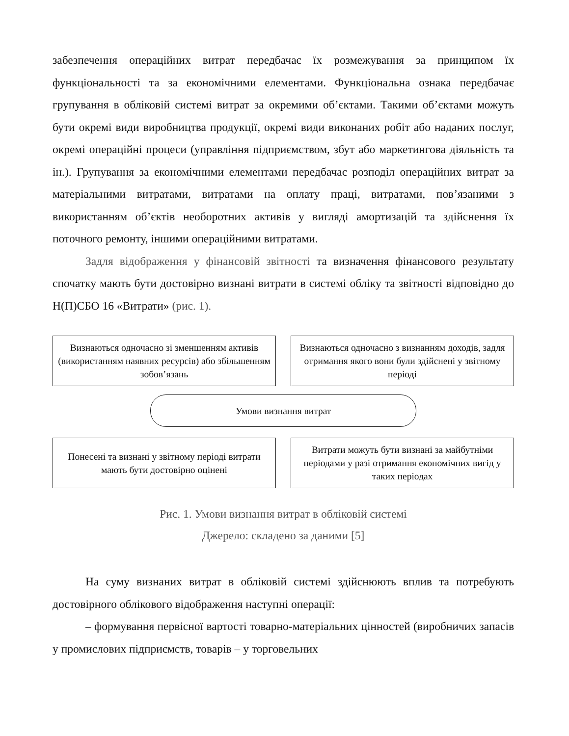забезпечення операційних витрат передбачає їх розмежування за принципом їх функціональності та за економічними елементами. Функціональна ознака передбачає групування в обліковій системі витрат за окремими об’єктами. Такими об’єктами можуть бути окремі види виробництва продукції, окремі види виконаних робіт або наданих послуг, окремі операційні процеси (управління підприємством, збут або маркетингова діяльність та ін.). Групування за економічними елементами передбачає розподіл операційних витрат за матеріальними витратами, витратами на оплату праці, витратами, пов’язаними з використанням об’єктів необоротних активів у вигляді амортизацій та здійснення їх поточного ремонту, іншими операційними витратами.
Задля відображення у фінансовій звітності та визначення фінансового результату спочатку мають бути достовірно визнані витрати в системі обліку та звітності відповідно до Н(П)СБО 16 «Витрати» (рис. 1).
Визнаються одночасно зі зменшенням активів (використанням наявних ресурсів) або збільшенням зобов’язань
Визнаються одночасно з визнанням доходів, задля отримання якого вони були здійснені у звітному періоді
Умови визнання витрат
Понесені та визнані у звітному періоді витрати мають бути достовірно оцінені
Витрати можуть бути визнані за майбутніми періодами у разі отримання економічних вигід у таких періодах
Рис. 1. Умови визнання витрат в обліковій системі
Джерело: складено за даними [5]
На суму визнаних витрат в обліковій системі здійснюють вплив та потребують достовірного облікового відображення наступні операції:
– формування первісної вартості товарно-матеріальних цінностей (виробничих запасів у промислових підприємств, товарів – у торговельних